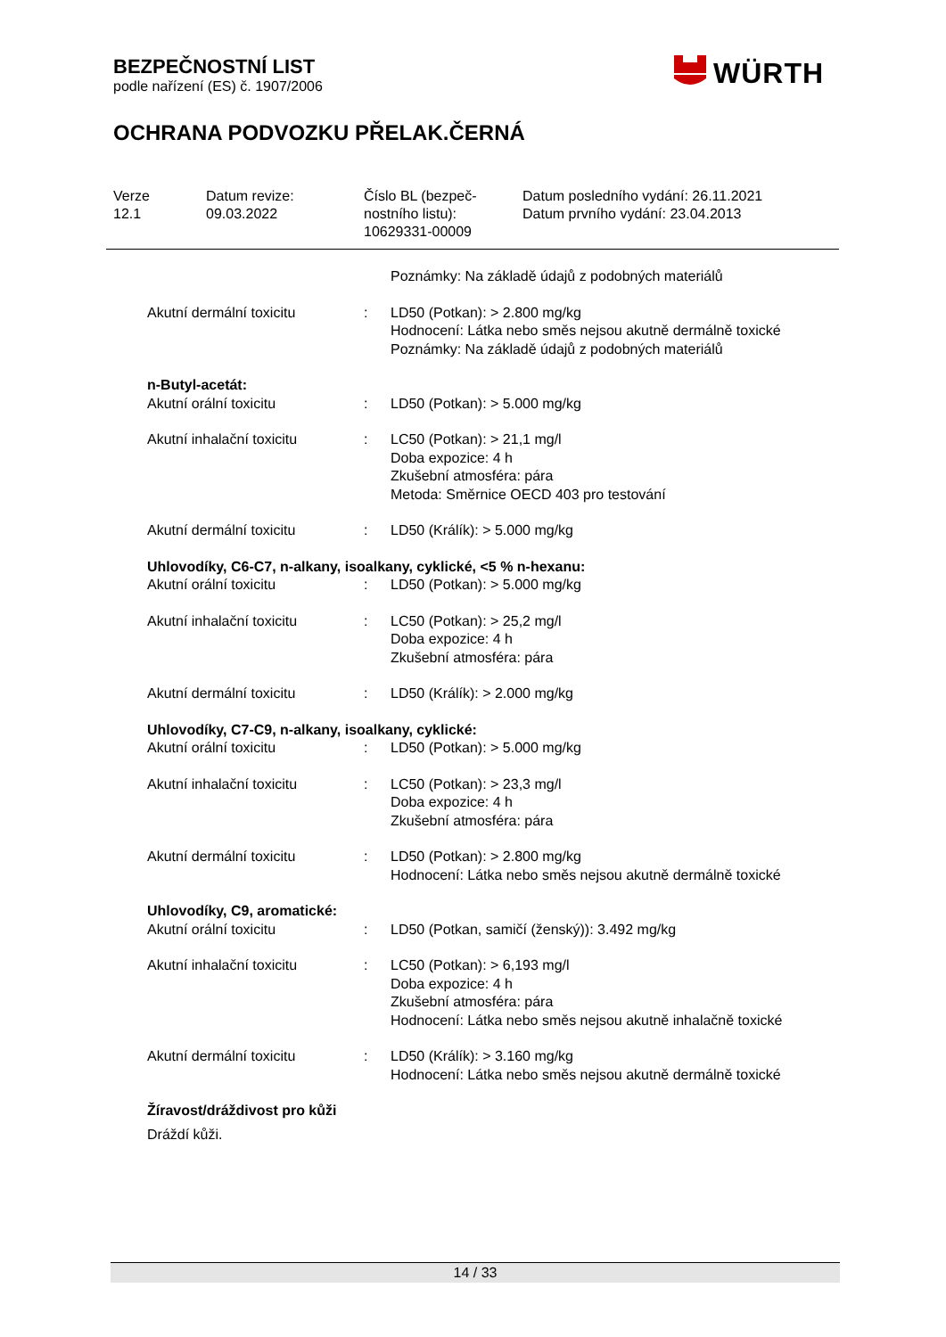BEZPEČNOSTNÍ LIST
podle nařízení (ES) č. 1907/2006
WÜRTH
OCHRANA PODVOZKU PŘELAK.ČERNÁ
Verze
12.1
Datum revize:
09.03.2022
Číslo BL (bezpeč-
nostního listu):
10629331-00009
Datum posledního vydání: 26.11.2021
Datum prvního vydání: 23.04.2013
Poznámky: Na základě údajů z podobných materiálů
Akutní dermální toxicitu : LD50 (Potkan): > 2.800 mg/kg
Hodnocení: Látka nebo směs nejsou akutně dermálně toxické
Poznámky: Na základě údajů z podobných materiálů
n-Butyl-acetát:
Akutní orální toxicitu : LD50 (Potkan): > 5.000 mg/kg
Akutní inhalační toxicitu : LC50 (Potkan): > 21,1 mg/l
Doba expozice: 4 h
Zkušební atmosféra: pára
Metoda: Směrnice OECD 403 pro testování
Akutní dermální toxicitu : LD50 (Králík): > 5.000 mg/kg
Uhlovodíky, C6-C7, n-alkany, isoalkany, cyklické, <5 % n-hexanu:
Akutní orální toxicitu : LD50 (Potkan): > 5.000 mg/kg
Akutní inhalační toxicitu : LC50 (Potkan): > 25,2 mg/l
Doba expozice: 4 h
Zkušební atmosféra: pára
Akutní dermální toxicitu : LD50 (Králík): > 2.000 mg/kg
Uhlovodíky, C7-C9, n-alkany, isoalkany, cyklické:
Akutní orální toxicitu : LD50 (Potkan): > 5.000 mg/kg
Akutní inhalační toxicitu : LC50 (Potkan): > 23,3 mg/l
Doba expozice: 4 h
Zkušební atmosféra: pára
Akutní dermální toxicitu : LD50 (Potkan): > 2.800 mg/kg
Hodnocení: Látka nebo směs nejsou akutně dermálně toxické
Uhlovodíky, C9, aromatické:
Akutní orální toxicitu : LD50 (Potkan, samičí (ženský)): 3.492 mg/kg
Akutní inhalační toxicitu : LC50 (Potkan): > 6,193 mg/l
Doba expozice: 4 h
Zkušební atmosféra: pára
Hodnocení: Látka nebo směs nejsou akutně inhalačně toxické
Akutní dermální toxicitu : LD50 (Králík): > 3.160 mg/kg
Hodnocení: Látka nebo směs nejsou akutně dermálně toxické
Žíravost/dráždivost pro kůži
Dráždí kůži.
14 / 33